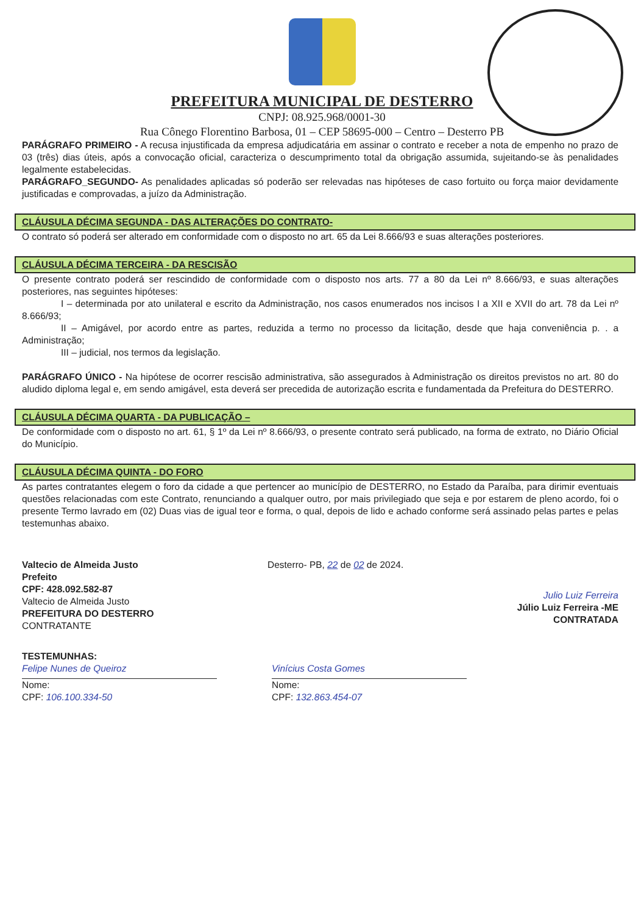PREFEITURA MUNICIPAL DE DESTERRO
CNPJ: 08.925.968/0001-30
Rua Cônego Florentino Barbosa, 01 – CEP 58695-000 – Centro – Desterro PB
PARÁGRAFO PRIMEIRO - A recusa injustificada da empresa adjudicatária em assinar o contrato e receber a nota de empenho no prazo de 03 (três) dias úteis, após a convocação oficial, caracteriza o descumprimento total da obrigação assumida, sujeitando-se às penalidades legalmente estabelecidas.
PARÁGRAFO_SEGUNDO- As penalidades aplicadas só poderão ser relevadas nas hipóteses de caso fortuito ou força maior devidamente justificadas e comprovadas, a juízo da Administração.
CLÁUSULA DÉCIMA SEGUNDA - DAS ALTERAÇÕES DO CONTRATO-
O contrato só poderá ser alterado em conformidade com o disposto no art. 65 da Lei 8.666/93 e suas alterações posteriores.
CLÁUSULA DÉCIMA TERCEIRA - DA RESCISÃO
O presente contrato poderá ser rescindido de conformidade com o disposto nos arts. 77 a 80 da Lei nº 8.666/93, e suas alterações posteriores, nas seguintes hipóteses:
I – determinada por ato unilateral e escrito da Administração, nos casos enumerados nos incisos I a XII e XVII do art. 78 da Lei nº 8.666/93;
II – Amigável, por acordo entre as partes, reduzida a termo no processo da licitação, desde que haja conveniência p. . a Administração;
III – judicial, nos termos da legislação.
PARÁGRAFO ÚNICO - Na hipótese de ocorrer rescisão administrativa, são assegurados à Administração os direitos previstos no art. 80 do aludido diploma legal e, em sendo amigável, esta deverá ser precedida de autorização escrita e fundamentada da Prefeitura do DESTERRO.
CLÁUSULA DÉCIMA QUARTA - DA PUBLICAÇÃO –
De conformidade com o disposto no art. 61, § 1º da Lei nº 8.666/93, o presente contrato será publicado, na forma de extrato, no Diário Oficial do Município.
CLÁUSULA DÉCIMA QUINTA - DO FORO
As partes contratantes elegem o foro da cidade a que pertencer ao município de DESTERRO, no Estado da Paraíba, para dirimir eventuais questões relacionadas com este Contrato, renunciando a qualquer outro, por mais privilegiado que seja e por estarem de pleno acordo, foi o presente Termo lavrado em (02) Duas vias de igual teor e forma, o qual, depois de lido e achado conforme será assinado pelas partes e pelas testemunhas abaixo.
Valtecio de Almeida Justo
Prefeito
CPF: 428.092.582-87
Valtecio de Almeida Justo
PREFEITURA DO DESTERRO
CONTRATANTE
Desterro- PB, 22 de 02 de 2024.
Julio Luiz Ferreira
Júlio Luiz Ferreira -ME
CONTRATADA
TESTEMUNHAS:
Felipe Nunes de Queiroz
Nome:
CPF: 106.100.334-50
Vinícius Costa Gomes
Nome:
CPF: 132.863.454-07